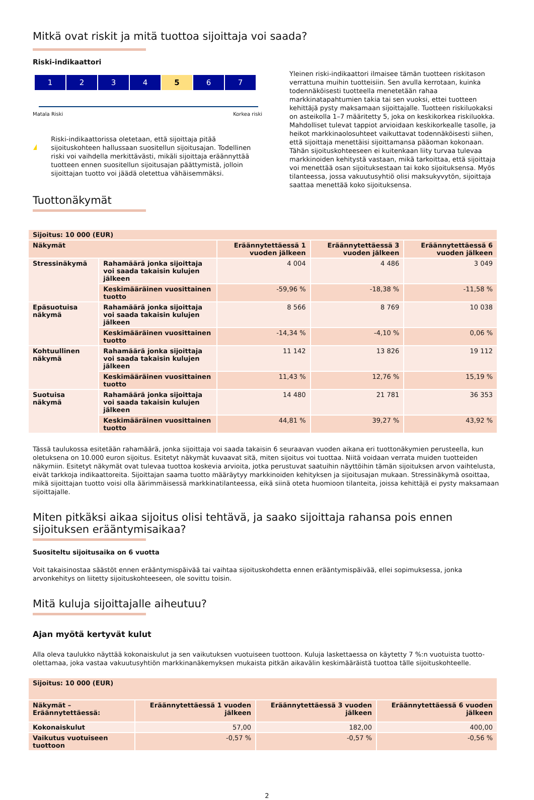Mitkä ovat riskit ja mitä tuottoa sijoittaja voi saada?
Riski-indikaattori
1 2 3 4 5 6 7
Matala Riski Korkea riski
!
Riski-indikaattorissa oletetaan, että sijoittaja pitää sijoituskohteen hallussaan suositellun sijoitusajan. Todellinen riski voi vaihdella merkittävästi, mikäli sijoittaja eräännyttää tuotteen ennen suositellun sijoitusajan päättymistä, jolloin sijoittajan tuotto voi jäädä oletettua vähäisemmäksi.
Yleinen riski-indikaattori ilmaisee tämän tuotteen riskitason verrattuna muihin tuotteisiin. Sen avulla kerrotaan, kuinka todennäköisesti tuotteella menetetään rahaa markkinatapahtumien takia tai sen vuoksi, ettei tuotteen kehittäjä pysty maksamaan sijoittajalle. Tuotteen riskiluokaksi on asteikolla 1–7 määritetty 5, joka on keskikorkea riskiluokka. Mahdolliset tulevat tappiot arvioidaan keskikorkealle tasolle, ja heikot markkinaolosuhteet vaikuttavat todennäköisesti siihen, että sijoittaja menettäisi sijoittamansa pääoman kokonaan. Tähän sijoituskohteeseen ei kuitenkaan liity turvaa tulevaa markkinoiden kehitystä vastaan, mikä tarkoittaa, että sijoittaja voi menettää osan sijoituksestaan tai koko sijoituksensa. Myös tilanteessa, jossa vakuutusyhtiö olisi maksukyvytön, sijoittaja saattaa menettää koko sijoituksensa.
Tuottonäkymät
| Sijoitus: 10 000 (EUR) | | | | |
| --- | --- | --- | --- | --- |
| Näkymät | | Eräännytettäessä 1 vuoden jälkeen | Eräännytettäessä 3 vuoden jälkeen | Eräännytettäessä 6 vuoden jälkeen |
| Stressinäkymä | Rahamäärä jonka sijoittaja voi saada takaisin kulujen jälkeen | 4 004 | 4 486 | 3 049 |
| | Keskimääräinen vuosittainen tuotto | -59,96 % | -18,38 % | -11,58 % |
| Epäsuotuisa näkymä | Rahamäärä jonka sijoittaja voi saada takaisin kulujen jälkeen | 8 566 | 8 769 | 10 038 |
| | Keskimääräinen vuosittainen tuotto | -14,34 % | -4,10 % | 0,06 % |
| Kohtuullinen näkymä | Rahamäärä jonka sijoittaja voi saada takaisin kulujen jälkeen | 11 142 | 13 826 | 19 112 |
| | Keskimääräinen vuosittainen tuotto | 11,43 % | 12,76 % | 15,19 % |
| Suotuisa näkymä | Rahamäärä jonka sijoittaja voi saada takaisin kulujen jälkeen | 14 480 | 21 781 | 36 353 |
| | Keskimääräinen vuosittainen tuotto | 44,81 % | 39,27 % | 43,92 % |
Tässä taulukossa esitetään rahamäärä, jonka sijoittaja voi saada takaisin 6 seuraavan vuoden aikana eri tuottonäkymien perusteella, kun oletuksena on 10.000 euron sijoitus. Esitetyt näkymät kuvaavat sitä, miten sijoitus voi tuottaa. Niitä voidaan verrata muiden tuotteiden näkymiin. Esitetyt näkymät ovat tulevaa tuottoa koskevia arvioita, jotka perustuvat saatuihin näyttöihin tämän sijoituksen arvon vaihtelusta, eivät tarkkoja indikaattoreita. Sijoittajan saama tuotto määräytyy markkinoiden kehityksen ja sijoitusajan mukaan. Stressinäkymä osoittaa, mikä sijoittajan tuotto voisi olla äärimmäisessä markkinatilanteessa, eikä siinä oteta huomioon tilanteita, joissa kehittäjä ei pysty maksamaan sijoittajalle.
Miten pitkäksi aikaa sijoitus olisi tehtävä, ja saako sijoittaja rahansa pois ennen sijoituksen erääntymisaikaa?
Suositeltu sijoitusaika on 6 vuotta
Voit takaisinostaa säästöt ennen erääntymispäivää tai vaihtaa sijoituskohdetta ennen erääntymispäivää, ellei sopimuksessa, jonka arvonkehitys on liitetty sijoituskohteeseen, ole sovittu toisin.
Mitä kuluja sijoittajalle aiheutuu?
Ajan myötä kertyvät kulut
Alla oleva taulukko näyttää kokonaiskulut ja sen vaikutuksen vuotuiseen tuottoon. Kuluja laskettaessa on käytetty 7 %:n vuotuista tuotto-olettamaa, joka vastaa vakuutusyhtiön markkinanäkemyksen mukaista pitkän aikavälin keskimääräistä tuottoa tälle sijoituskohteelle.
| Sijoitus: 10 000 (EUR) | | | |
| --- | --- | --- | --- |
| Näkymät – Eräännytettäessä: | Eräännytettäessä 1 vuoden jälkeen | Eräännytettäessä 3 vuoden jälkeen | Eräännytettäessä 6 vuoden jälkeen |
| Kokonaiskulut | 57,00 | 182,00 | 400,00 |
| Vaikutus vuotuiseen tuottoon | -0,57 % | -0,57 % | -0,56 % |
2